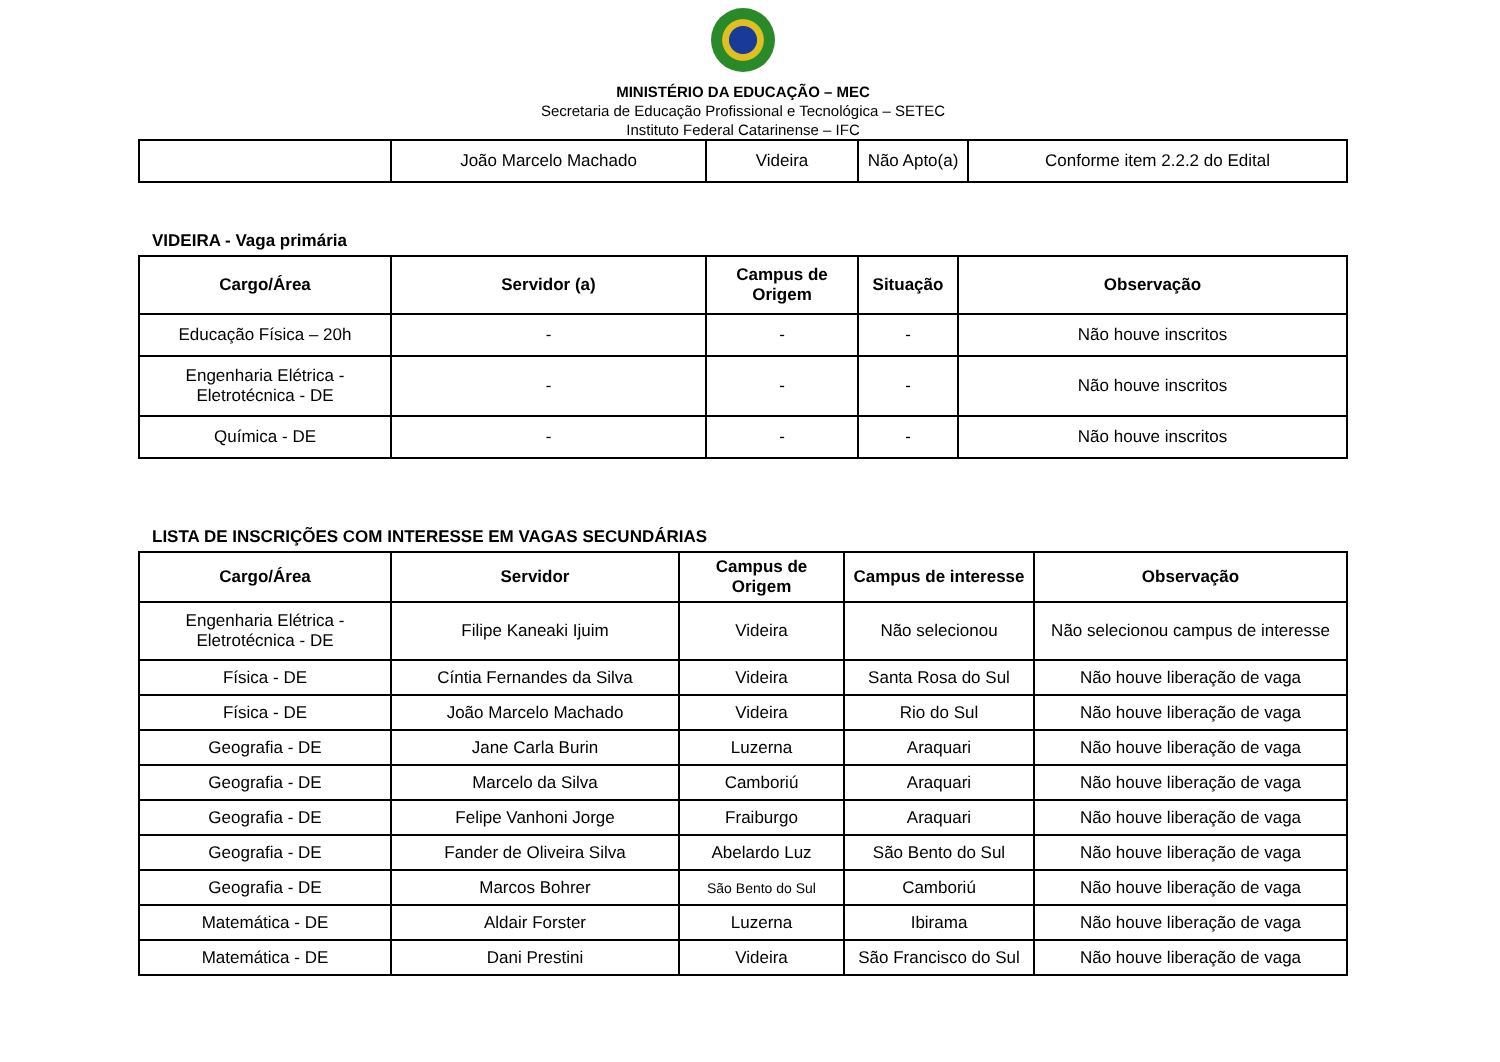MINISTÉRIO DA EDUCAÇÃO – MEC
Secretaria de Educação Profissional e Tecnológica – SETEC
Instituto Federal Catarinense – IFC
| | João Marcelo Machado | Videira | Não Apto(a) | Conforme item 2.2.2 do Edital |
VIDEIRA - Vaga primária
| Cargo/Área | Servidor (a) | Campus de Origem | Situação | Observação |
| --- | --- | --- | --- | --- |
| Educação Física – 20h | - | - | - | Não houve inscritos |
| Engenharia Elétrica - Eletrotécnica - DE | - | - | - | Não houve inscritos |
| Química - DE | - | - | - | Não houve inscritos |
LISTA DE INSCRIÇÕES COM INTERESSE EM VAGAS SECUNDÁRIAS
| Cargo/Área | Servidor | Campus de Origem | Campus de interesse | Observação |
| --- | --- | --- | --- | --- |
| Engenharia Elétrica - Eletrotécnica - DE | Filipe Kaneaki Ijuim | Videira | Não selecionou | Não selecionou campus de interesse |
| Física - DE | Cíntia Fernandes da Silva | Videira | Santa Rosa do Sul | Não houve liberação de vaga |
| Física - DE | João Marcelo Machado | Videira | Rio do Sul | Não houve liberação de vaga |
| Geografia - DE | Jane Carla Burin | Luzerna | Araquari | Não houve liberação de vaga |
| Geografia - DE | Marcelo da Silva | Camboriú | Araquari | Não houve liberação de vaga |
| Geografia - DE | Felipe Vanhoni Jorge | Fraiburgo | Araquari | Não houve liberação de vaga |
| Geografia - DE | Fander de Oliveira Silva | Abelardo Luz | São Bento do Sul | Não houve liberação de vaga |
| Geografia - DE | Marcos Bohrer | São Bento do Sul | Camboriú | Não houve liberação de vaga |
| Matemática - DE | Aldair Forster | Luzerna | Ibirama | Não houve liberação de vaga |
| Matemática - DE | Dani Prestini | Videira | São Francisco do Sul | Não houve liberação de vaga |